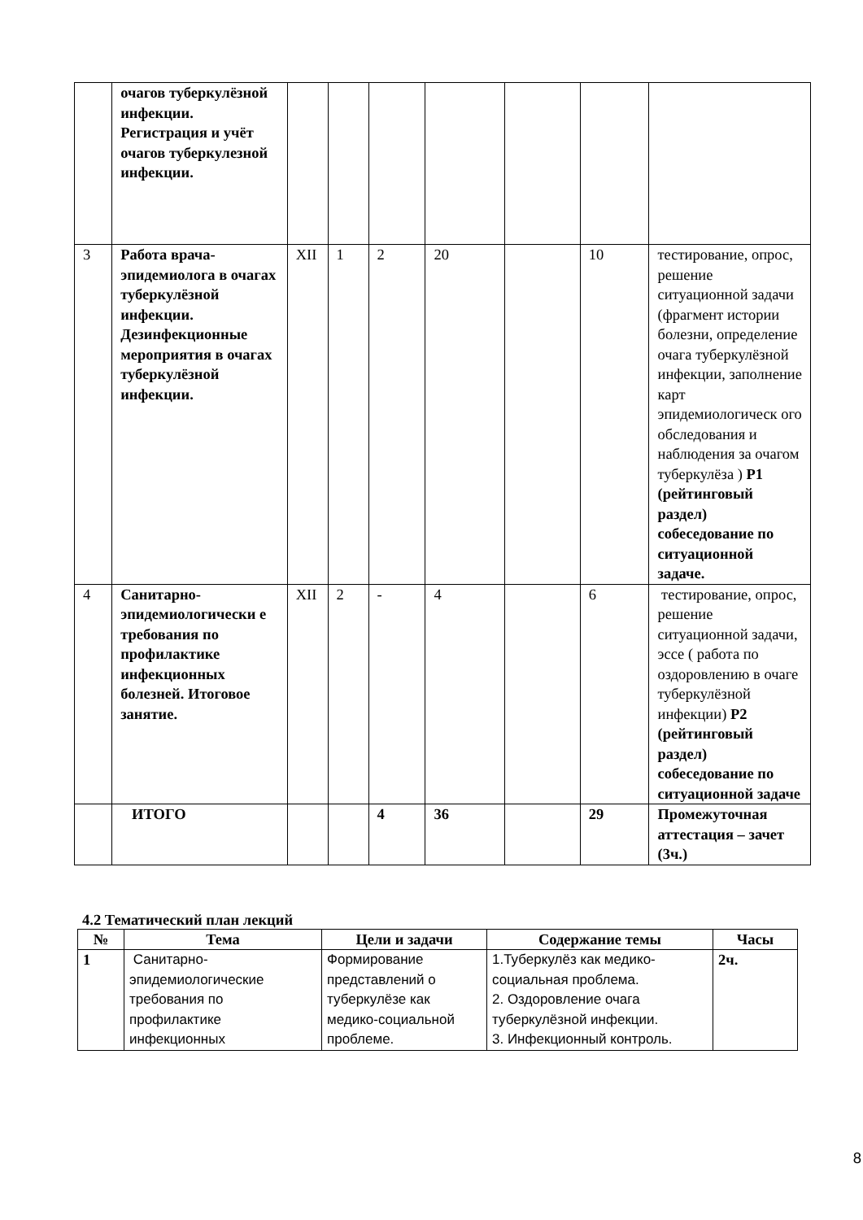| | очагов туберкулёзной инфекции. Регистрация и учёт очагов туберкулезной инфекции. | | | | | | | |
| 3 | Работа врача-эпидемиолога в очагах туберкулёзной инфекции. Дезинфекционные мероприятия в очагах туберкулёзной инфекции. | XII | 1 | 2 | 20 | | 10 | тестирование, опрос, решение ситуационной задачи (фрагмент истории болезни, определение очага туберкулёзной инфекции, заполнение карт эпидемиологическ ого обследования и наблюдения за очагом туберкулёза ) Р1 (рейтинговый раздел) собеседование по ситуационной задаче. |
| 4 | Санитарно-эпидемиологически е требования по профилактике инфекционных болезней. Итоговое занятие. | XII | 2 | - | 4 | | 6 | тестирование, опрос, решение ситуационной задачи, эссе ( работа по оздоровлению в очаге туберкулёзной инфекции) Р2 (рейтинговый раздел) собеседование по ситуационной задаче |
| | ИТОГО | | | 4 | 36 | | 29 | Промежуточная аттестация – зачет (3ч.) |
4.2 Тематический план лекций
| № | Тема | Цели и задачи | Содержание темы | Часы |
| --- | --- | --- | --- | --- |
| 1 | Санитарно-эпидемиологические требования по профилактике инфекционных | Формирование представлений о туберкулёзе как медико-социальной проблеме. | 1.Туберкулёз как медико-социальная проблема. 2. Оздоровление очага туберкулёзной инфекции. 3. Инфекционный контроль. | 2ч. |
8